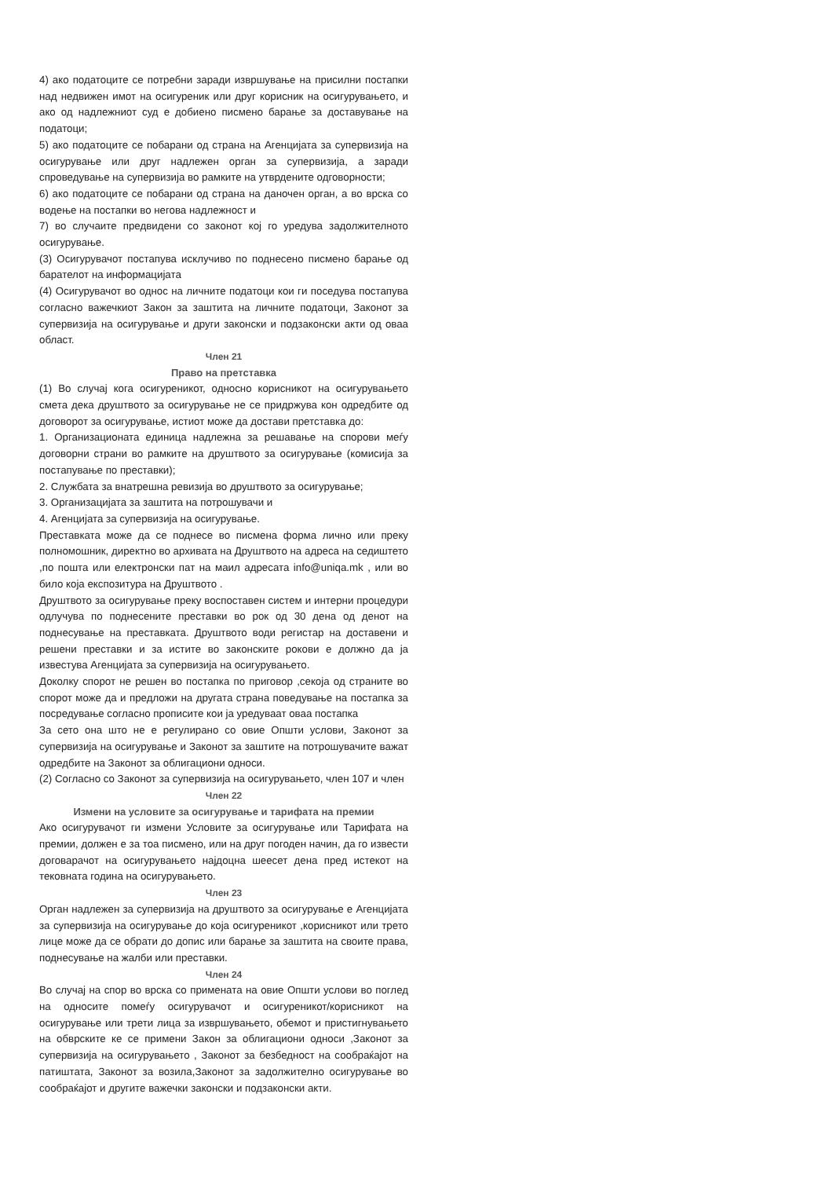4) ако податоците се потребни заради извршување на присилни постапки над недвижен имот на осигуреник или друг корисник на осигурувањето, и ако од надлежниот суд е добиено писмено барање за доставување на податоци;
5) ако податоците се побарани од страна на Агенцијата за супервизија на осигурување или друг надлежен орган за супервизија, а заради спроведување на супервизија во рамките на утврдените одговорности;
6) ако податоците се побарани од страна на даночен орган, а во врска со водење на постапки во негова надлежност и
7) во случаите предвидени со законот кој го уредува задолжителното осигурување.
(3) Осигурувачот постапува исклучиво по поднесено писмено барање од барателот на информацијата
(4) Осигурувачот во однос на личните податоци кои ги поседува постапува согласно важечкиот Закон за заштита на личните податоци, Законот за супервизија на осигурување и други законски и подзаконски акти од оваа област.
Член 21
Право на претставка
(1) Во случај кога осигуреникот, односно корисникот на осигурувањето смета дека друштвото за осигурување не се придржува кон одредбите од договорот за осигурување, истиот може да достави претставка до:
1. Организационата единица надлежна за решавање на спорови меѓу договорни страни во рамките на друштвото за осигурување (комисија за постапување по преставки);
2. Службата за внатрешна ревизија во друштвото за осигурување;
3. Организацијата за заштита на потрошувачи и
4. Агенцијата за супервизија на осигурување.
Преставката може да се поднесе во писмена форма лично или преку полномошник, директно во архивата на Друштвото на адреса на седиштето ,по пошта или електронски пат на маил адресата info@uniqa.mk , или во било која експозитура на Друштвото .
Друштвото за осигурување преку воспоставен систем и интерни процедури одлучува по поднесените преставки во рок од 30 дена од денот на поднесување на преставката. Друштвото води регистар на доставени и решени преставки и за истите во законските рокови е должно да ја известува Агенцијата за супервизија на осигурувањето.
Доколку спорот не решен во постапка по приговор ,секоја од страните во спорот може да и предложи на другата страна поведување на постапка за посредување согласно прописите кои ја уредуваат оваа постапка
За сето она што не е регулирано со овие Општи услови, Законот за супервизија на осигурување и Законот за заштите на потрошувачите важат одредбите на Законот за облигациони односи.
(2) Согласно со Законот за супервизија на осигурувањето, член 107 и член
Член 22
Измени на условите за осигурување и тарифата на премии
Ако осигурувачот ги измени Условите за осигурување или Тарифата на премии, должен е за тоа писмено, или на друг погоден начин, да го извести договарачот на осигурувањето најдоцна шеесет дена пред истекот на тековната година на осигурувањето.
Член 23
Орган надлежен за супервизија на друштвото за осигурување е Агенцијата за супервизија на осигурување до која осигуреникот ,корисникот или трето лице може да се обрати до допис или барање за заштита на своите права, поднесување на жалби или преставки.
Член 24
Во случај на спор во врска со примената на овие Општи услови во поглед на односите помеѓу осигурувачот и осигуреникот/корисникот на осигурување или трети лица за извршувањето, обемот и пристигнувањето на обврските ке се примени Закон за облигациони односи ,Законот за супервизија на осигурувањето , Законот за безбедност на сообраќајот на патиштата, Законот за возила,Законот за задолжително осигурување во сообраќајот и другите важечки законски и подзаконски акти.